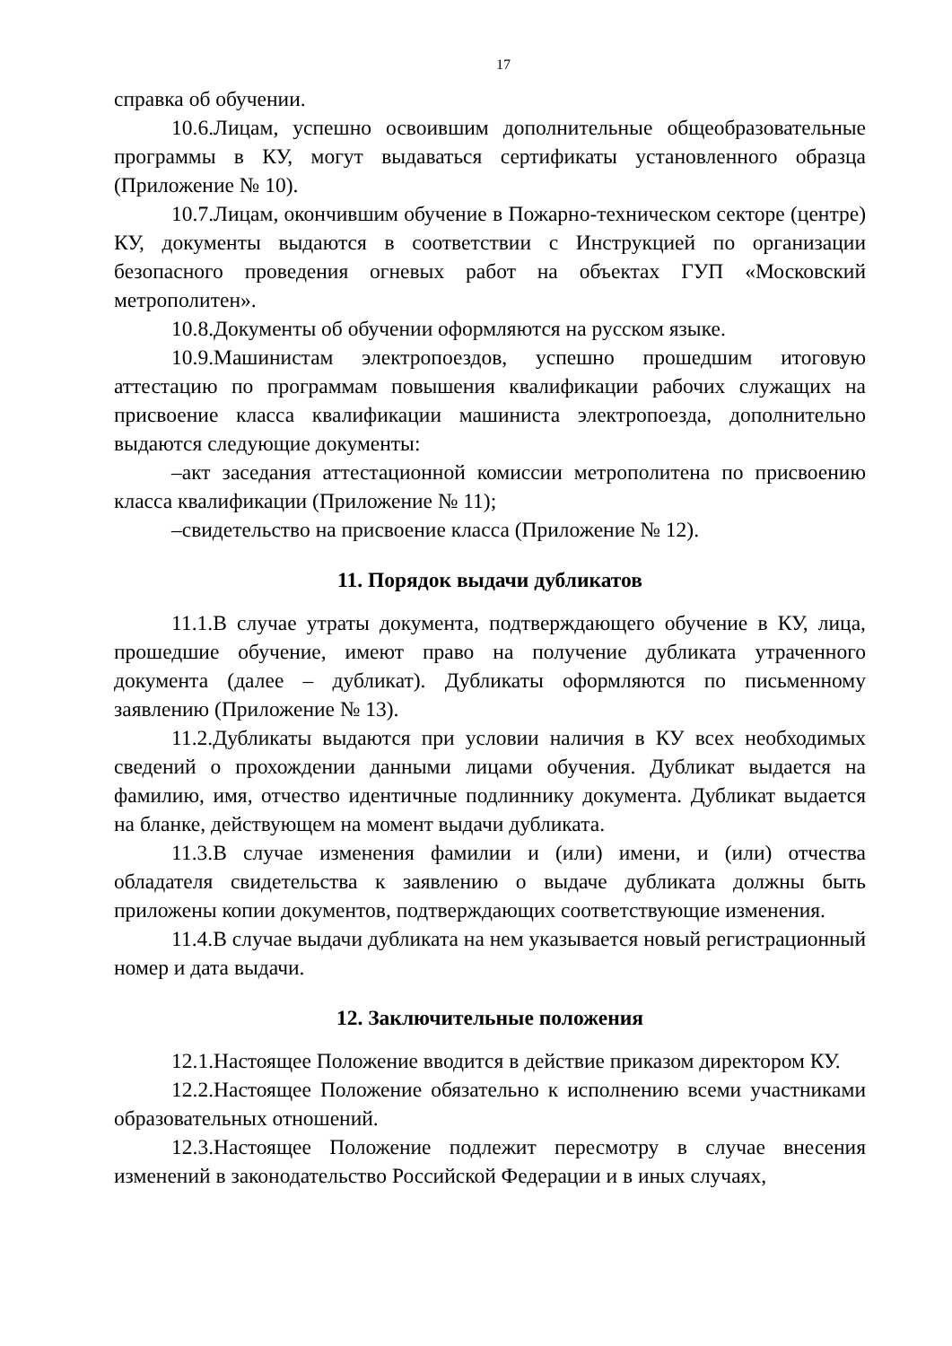17
справка об обучении.
10.6.Лицам, успешно освоившим дополнительные общеобразовательные программы в КУ, могут выдаваться сертификаты установленного образца (Приложение № 10).
10.7.Лицам, окончившим обучение в Пожарно-техническом секторе (центре) КУ, документы выдаются в соответствии с Инструкцией по организации безопасного проведения огневых работ на объектах ГУП «Московский метрополитен».
10.8.Документы об обучении оформляются на русском языке.
10.9.Машинистам электропоездов, успешно прошедшим итоговую аттестацию по программам повышения квалификации рабочих служащих на присвоение класса квалификации машиниста электропоезда, дополнительно выдаются следующие документы:
–акт заседания аттестационной комиссии метрополитена по присвоению класса квалификации (Приложение № 11);
–свидетельство на присвоение класса (Приложение № 12).
11. Порядок выдачи дубликатов
11.1.В случае утраты документа, подтверждающего обучение в КУ, лица, прошедшие обучение, имеют право на получение дубликата утраченного документа (далее – дубликат). Дубликаты оформляются по письменному заявлению (Приложение № 13).
11.2.Дубликаты выдаются при условии наличия в КУ всех необходимых сведений о прохождении данными лицами обучения. Дубликат выдается на фамилию, имя, отчество идентичные подлиннику документа. Дубликат выдается на бланке, действующем на момент выдачи дубликата.
11.3.В случае изменения фамилии и (или) имени, и (или) отчества обладателя свидетельства к заявлению о выдаче дубликата должны быть приложены копии документов, подтверждающих соответствующие изменения.
11.4.В случае выдачи дубликата на нем указывается новый регистрационный номер и дата выдачи.
12. Заключительные положения
12.1.Настоящее Положение вводится в действие приказом директором КУ.
12.2.Настоящее Положение обязательно к исполнению всеми участниками образовательных отношений.
12.3.Настоящее Положение подлежит пересмотру в случае внесения изменений в законодательство Российской Федерации и в иных случаях,